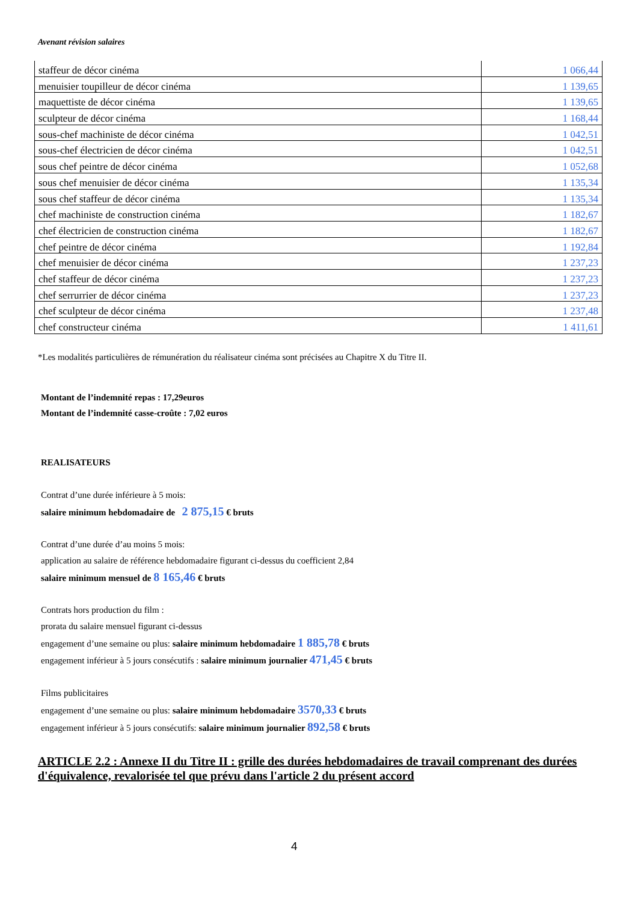Avenant révision salaires
| staffeur de décor cinéma | 1 066,44 |
| menuisier toupilleur de décor cinéma | 1 139,65 |
| maquettiste de décor cinéma | 1 139,65 |
| sculpteur de décor cinéma | 1 168,44 |
| sous-chef machiniste de décor cinéma | 1 042,51 |
| sous-chef électricien de décor cinéma | 1 042,51 |
| sous chef peintre de décor cinéma | 1 052,68 |
| sous chef menuisier de décor cinéma | 1 135,34 |
| sous chef staffeur de décor cinéma | 1 135,34 |
| chef machiniste de construction cinéma | 1 182,67 |
| chef électricien de construction cinéma | 1 182,67 |
| chef peintre de décor cinéma | 1 192,84 |
| chef menuisier de décor cinéma | 1 237,23 |
| chef staffeur de décor cinéma | 1 237,23 |
| chef serrurrier de décor cinéma | 1 237,23 |
| chef sculpteur de décor cinéma | 1 237,48 |
| chef constructeur cinéma | 1 411,61 |
*Les modalités particulières de rémunération du réalisateur cinéma sont précisées au Chapitre X du Titre II.
Montant de l’indemnité repas : 17,29euros
Montant de l’indemnité casse-croûte : 7,02 euros
REALISATEURS
Contrat d’une durée inférieure à 5 mois:
salaire minimum hebdomadaire de 2 875,15 € bruts
Contrat d’une durée d’au moins 5 mois:
application au salaire de référence hebdomadaire figurant ci-dessus du coefficient 2,84
salaire minimum mensuel de 8 165,46 € bruts
Contrats hors production du film :
prorata du salaire mensuel figurant ci-dessus
engagement d’une semaine ou plus: salaire minimum hebdomadaire 1 885,78 € bruts
engagement inférieur à 5 jours consécutifs : salaire minimum journalier 471,45 € bruts
Films publicitaires
engagement d’une semaine ou plus: salaire minimum hebdomadaire 3570,33 € bruts
engagement inférieur à 5 jours consécutifs: salaire minimum journalier 892,58 € bruts
ARTICLE 2.2 : Annexe II du Titre II : grille des durées hebdomadaires de travail comprenant des durées d'équivalence, revalorisée tel que prévu dans l'article 2 du présent accord
4